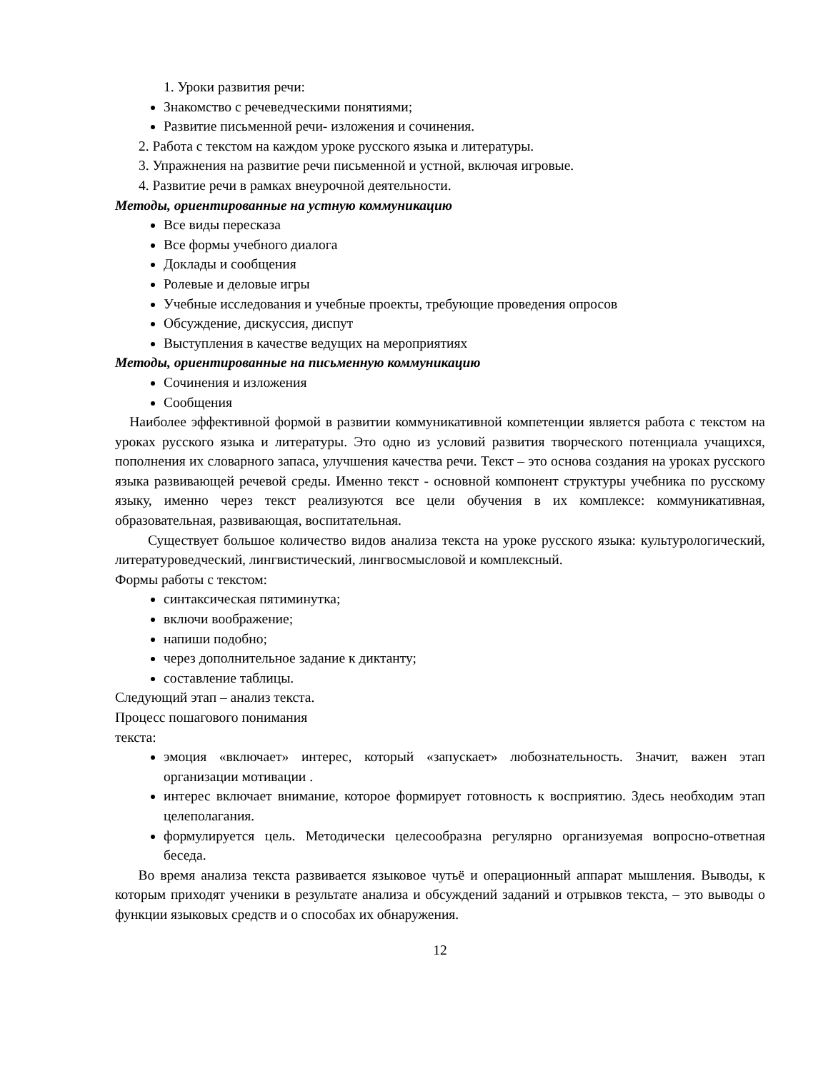1. Уроки развития речи:
Знакомство с речеведческими понятиями;
Развитие письменной речи- изложения и сочинения.
2. Работа с текстом на каждом уроке русского языка и литературы.
3. Упражнения на развитие речи письменной и устной, включая игровые.
4. Развитие речи в рамках внеурочной деятельности.
Методы, ориентированные на устную коммуникацию
Все виды пересказа
Все формы учебного диалога
Доклады и сообщения
Ролевые и деловые игры
Учебные исследования и учебные проекты, требующие проведения опросов
Обсуждение, дискуссия, диспут
Выступления в качестве ведущих на мероприятиях
Методы, ориентированные на письменную коммуникацию
Сочинения и изложения
Сообщения
Наиболее эффективной формой в развитии коммуникативной компетенции является работа с текстом на уроках русского языка и литературы. Это одно из условий развития творческого потенциала учащихся, пополнения их словарного запаса, улучшения качества речи. Текст – это основа создания на уроках русского языка развивающей речевой среды. Именно текст - основной компонент структуры учебника по русскому языку, именно через текст реализуются все цели обучения в их комплексе: коммуникативная, образовательная, развивающая, воспитательная.
Существует большое количество видов анализа текста на уроке русского языка: культурологический, литературоведческий, лингвистический, лингвосмысловой и комплексный.
Формы работы с текстом:
синтаксическая пятиминутка;
включи воображение;
напиши подобно;
через дополнительное задание к диктанту;
составление таблицы.
Следующий этап – анализ текста.
Процесс пошагового понимания
текста:
эмоция «включает» интерес, который «запускает» любознательность. Значит, важен этап организации мотивации .
интерес включает внимание, которое формирует готовность к восприятию. Здесь необходим этап целеполагания.
формулируется цель. Методически целесообразна регулярно организуемая вопросно-ответная беседа.
Во время анализа текста развивается языковое чутьё и операционный аппарат мышления. Выводы, к которым приходят ученики в результате анализа и обсуждений заданий и отрывков текста, – это выводы о функции языковых средств и о способах их обнаружения.
12